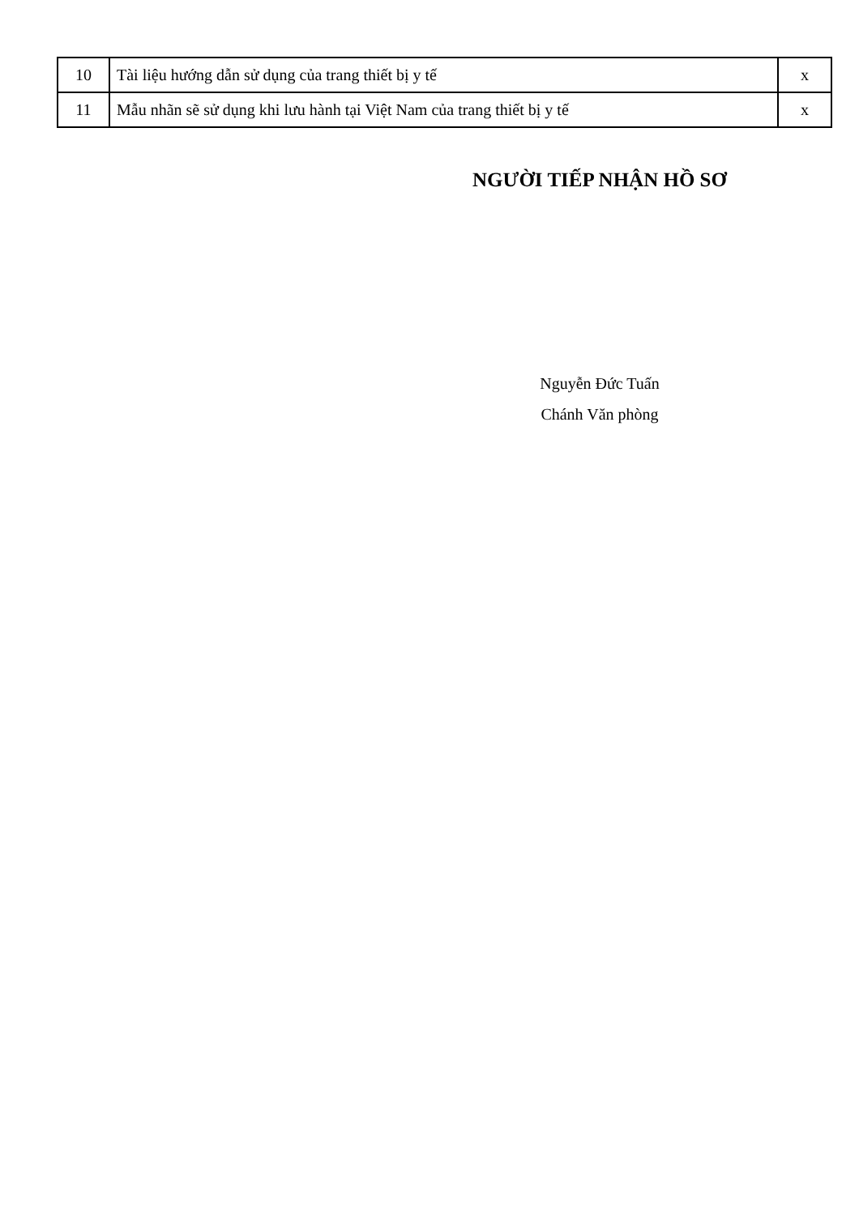| 10 | Tài liệu hướng dẫn sử dụng của trang thiết bị y tế | x |
| 11 | Mẫu nhãn sẽ sử dụng khi lưu hành tại Việt Nam của trang thiết bị y tế | x |
NGƯỜI TIẾP NHẬN HỒ SƠ
Nguyễn Đức Tuấn
Chánh Văn phòng